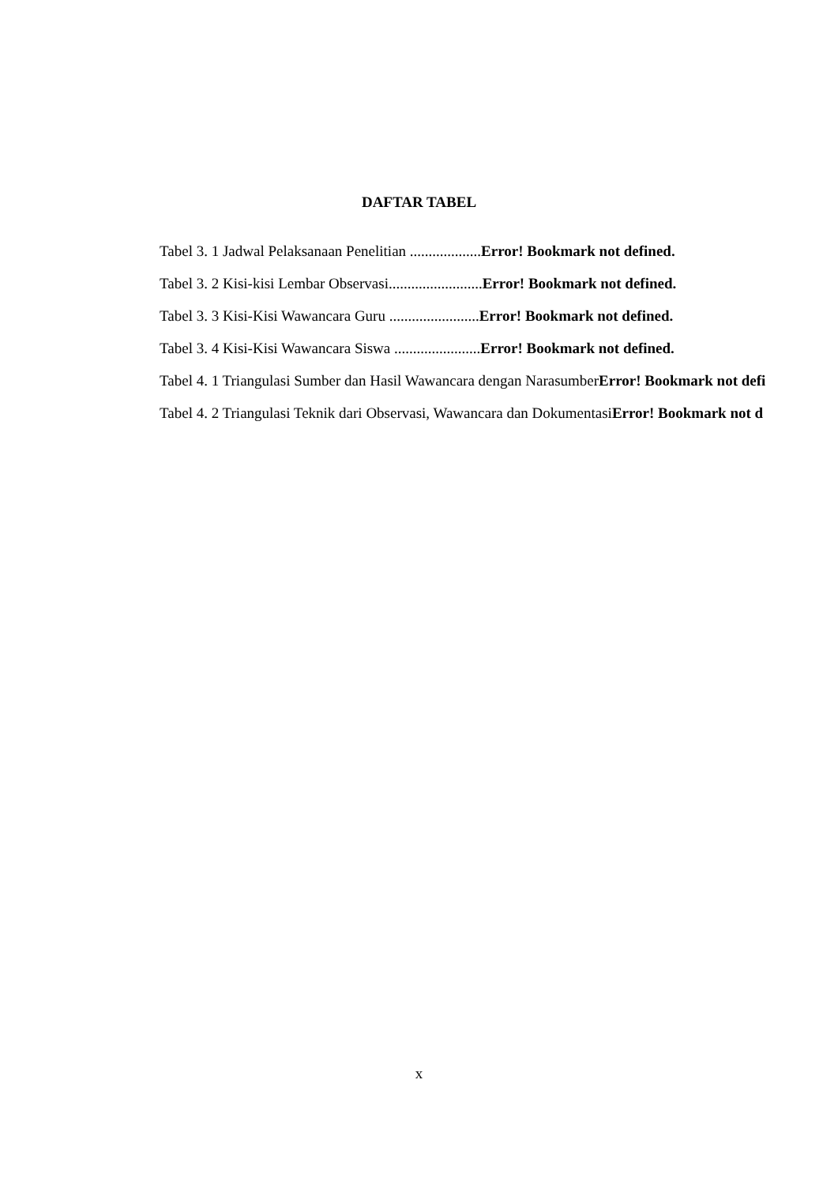DAFTAR TABEL
Tabel 3. 1 Jadwal Pelaksanaan Penelitian ...................Error! Bookmark not defined.
Tabel 3. 2 Kisi-kisi Lembar Observasi.........................Error! Bookmark not defined.
Tabel 3. 3 Kisi-Kisi Wawancara Guru ........................Error! Bookmark not defined.
Tabel 3. 4 Kisi-Kisi Wawancara Siswa .......................Error! Bookmark not defined.
Tabel 4. 1 Triangulasi Sumber dan Hasil Wawancara dengan NarasumberError! Bookmark not defi
Tabel 4. 2 Triangulasi Teknik dari Observasi, Wawancara dan DokumentasiError! Bookmark not d
x